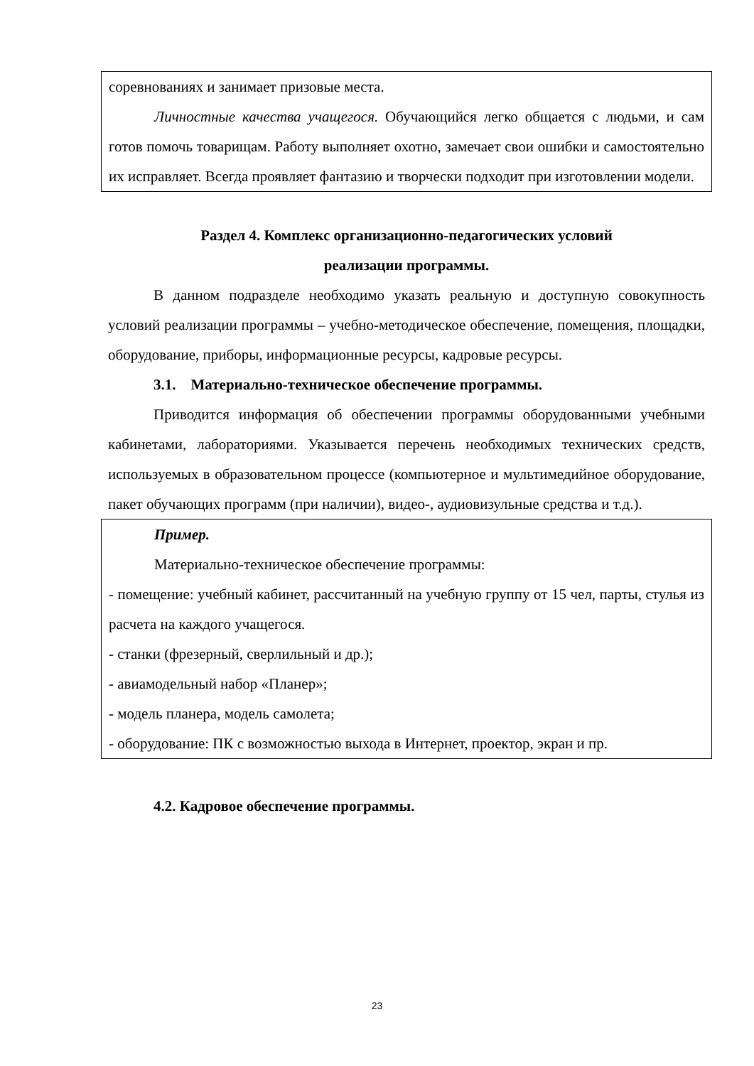соревнованиях и занимает призовые места.
Личностные качества учащегося. Обучающийся легко общается с людьми, и сам готов помочь товарищам. Работу выполняет охотно, замечает свои ошибки и самостоятельно их исправляет. Всегда проявляет фантазию и творчески подходит при изготовлении модели.
Раздел 4. Комплекс организационно-педагогических условий
реализации программы.
В данном подразделе необходимо указать реальную и доступную совокупность условий реализации программы – учебно-методическое обеспечение, помещения, площадки, оборудование, приборы, информационные ресурсы, кадровые ресурсы.
3.1. Материально-техническое обеспечение программы.
Приводится информация об обеспечении программы оборудованными учебными кабинетами, лабораториями. Указывается перечень необходимых технических средств, используемых в образовательном процессе (компьютерное и мультимедийное оборудование, пакет обучающих программ (при наличии), видео-, аудиовизульные средства и т.д.).
Пример.
Материально-техническое обеспечение программы:
- помещение: учебный кабинет, рассчитанный на учебную группу от 15 чел, парты, стулья из расчета на каждого учащегося.
- станки (фрезерный, сверлильный и др.);
- авиамодельный набор «Планер»;
- модель планера, модель самолета;
- оборудование: ПК с возможностью выхода в Интернет, проектор, экран и пр.
4.2. Кадровое обеспечение программы.
23